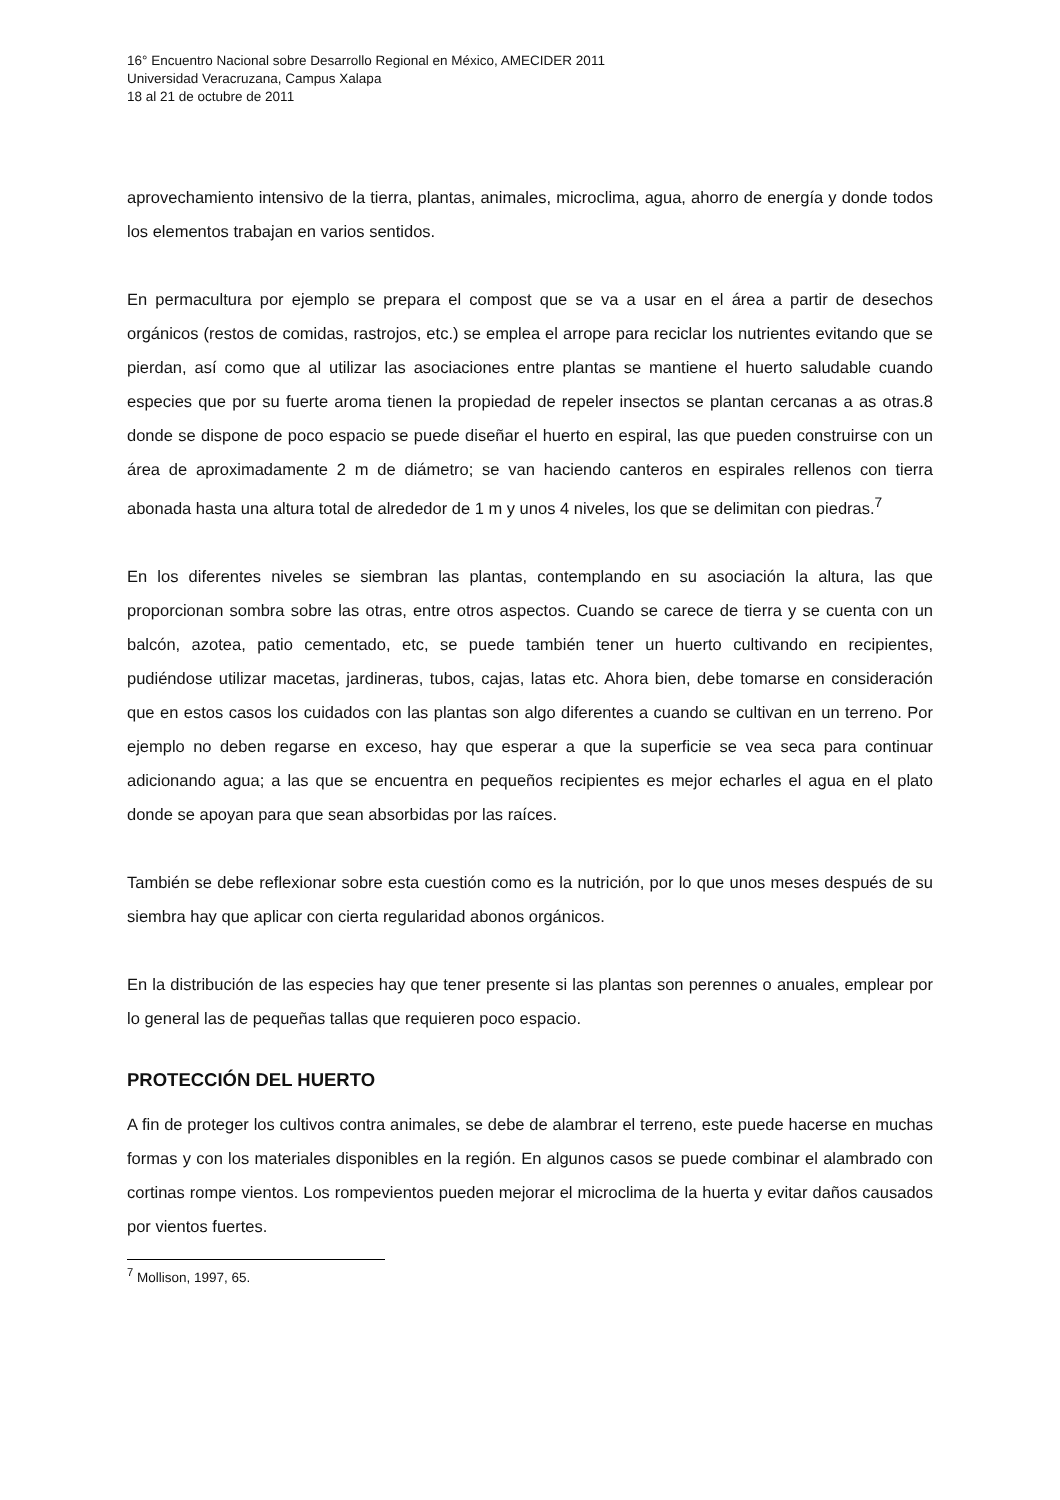16° Encuentro Nacional sobre Desarrollo Regional en México, AMECIDER 2011
Universidad Veracruzana, Campus Xalapa
18 al 21 de octubre de 2011
aprovechamiento intensivo de la tierra, plantas, animales, microclima, agua, ahorro de energía y donde todos los elementos trabajan en varios sentidos.
En permacultura por ejemplo se prepara el compost que se va a usar en el área a partir de desechos orgánicos (restos de comidas, rastrojos, etc.) se emplea el arrope para reciclar los nutrientes evitando que se pierdan, así como que al utilizar las asociaciones entre plantas se mantiene el huerto saludable cuando especies que por su fuerte aroma tienen la propiedad de repeler insectos se plantan cercanas a as otras.8 donde se dispone de poco espacio se puede diseñar el huerto en espiral, las que pueden construirse con un área de aproximadamente 2 m de diámetro; se van haciendo canteros en espirales rellenos con tierra abonada hasta una altura total de alrededor de 1 m y unos 4 niveles, los que se delimitan con piedras.<sup>7</sup>
En los diferentes niveles se siembran las plantas, contemplando en su asociación la altura, las que proporcionan sombra sobre las otras, entre otros aspectos. Cuando se carece de tierra y se cuenta con un balcón, azotea, patio cementado, etc, se puede también tener un huerto cultivando en recipientes, pudiéndose utilizar macetas, jardineras, tubos, cajas, latas etc. Ahora bien, debe tomarse en consideración que en estos casos los cuidados con las plantas son algo diferentes a cuando se cultivan en un terreno. Por ejemplo no deben regarse en exceso, hay que esperar a que la superficie se vea seca para continuar adicionando agua; a las que se encuentra en pequeños recipientes es mejor echarles el agua en el plato donde se apoyan para que sean absorbidas por las raíces.
También se debe reflexionar sobre esta cuestión como es la nutrición, por lo que unos meses después de su siembra hay que aplicar con cierta regularidad abonos orgánicos.
En la distribución de las especies hay que tener presente si las plantas son perennes o anuales, emplear por lo general las de pequeñas tallas que requieren poco espacio.
PROTECCIÓN DEL HUERTO
A fin de proteger los cultivos contra animales, se debe de alambrar el terreno, este puede hacerse en muchas formas y con los materiales disponibles en la región. En algunos casos se puede combinar el alambrado con cortinas rompe vientos. Los rompevientos pueden mejorar el microclima de la huerta y evitar daños causados por vientos fuertes.
<sup>7</sup> Mollison, 1997, 65.